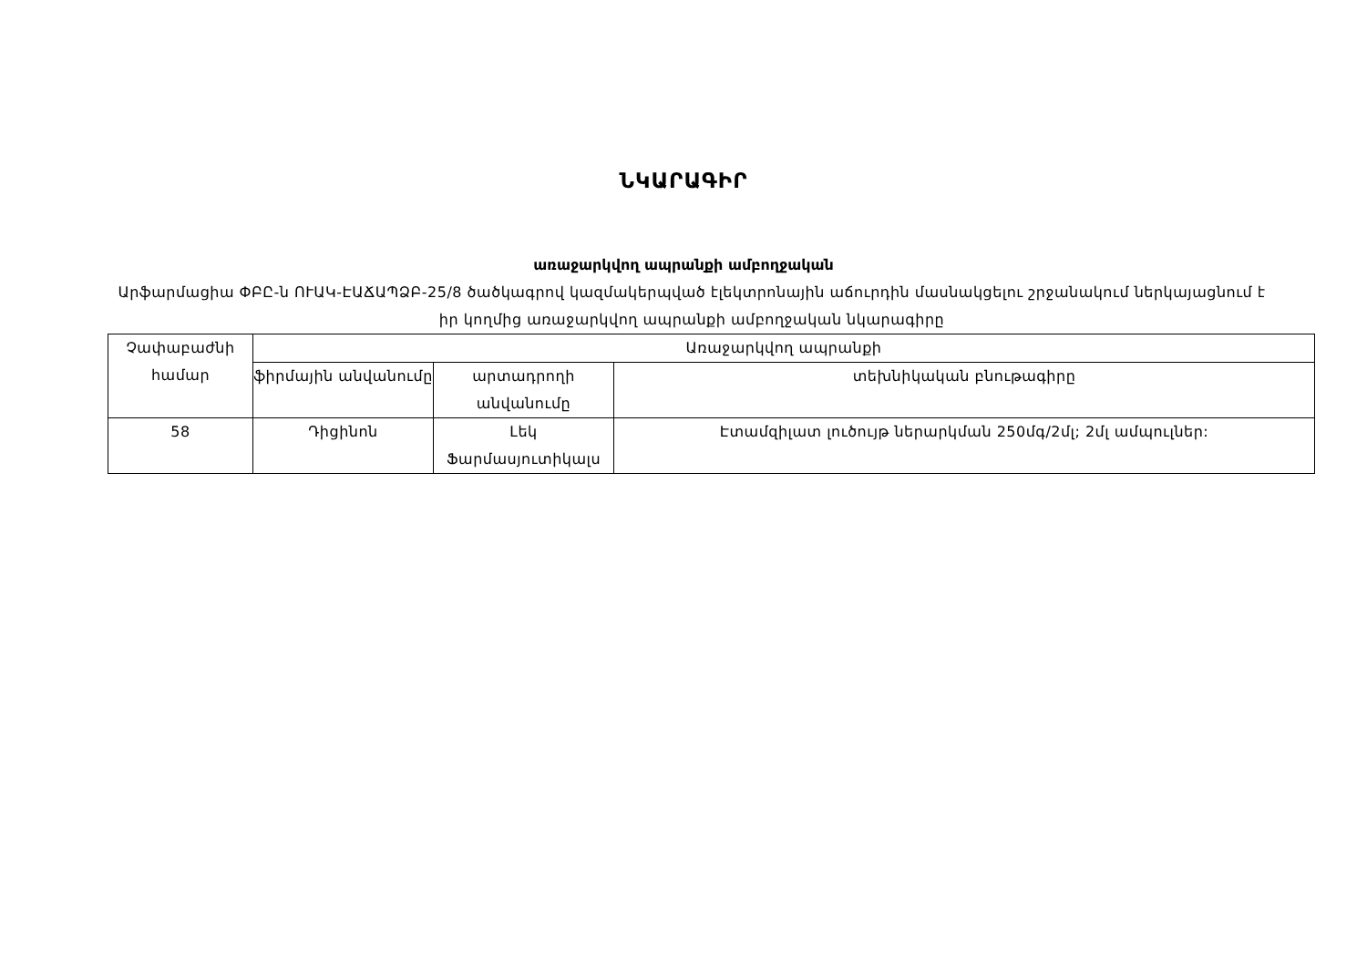ՆԿԱՐԱԳԻՐ
առաջարկվող ապրանքի ամբողջական
Արֆարմացիա ՓԲԸ-ն ՈՒԱԿ-ԷԱՃԱՊՁԲ-25/8 ծածկագրով կազմակերպված էլեկտրոնային աճուրդին մասնակցելու շրջանակում ներկայացնում է իր կողմից առաջարկվող ապրանքի ամբողջական նկարագիրը
| Չափաբաժնի համար | Առաջարկվող ապրանքի | | |
| | ֆիրմային անվանումը | արտադրողի անվանումը | տեխնիկական բնութագիրը |
| 58 | Դիցինոն | Լեկ Ֆարմասյուտիկալս | Էտամզիլատ լուծույթ ներարկման 250մգ/2մլ; 2մլ ամպուլներ: |